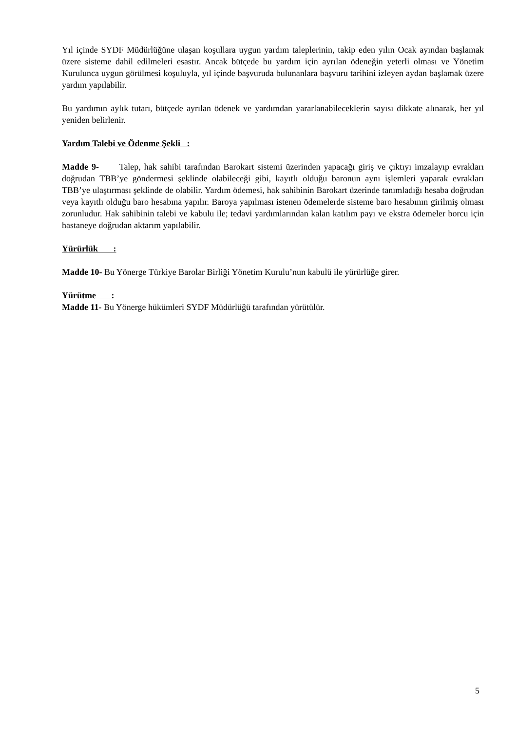Yıl içinde SYDF Müdürlüğüne ulaşan koşullara uygun yardım taleplerinin, takip eden yılın Ocak ayından başlamak üzere sisteme dahil edilmeleri esastır. Ancak bütçede bu yardım için ayrılan ödeneğin yeterli olması ve Yönetim Kurulunca uygun görülmesi koşuluyla, yıl içinde başvuruda bulunanlara başvuru tarihini izleyen aydan başlamak üzere yardım yapılabilir.
Bu yardımın aylık tutarı, bütçede ayrılan ödenek ve yardımdan yararlanabileceklerin sayısı dikkate alınarak, her yıl yeniden belirlenir.
Yardım Talebi ve Ödenme Şekli :
Madde 9- Talep, hak sahibi tarafından Barokart sistemi üzerinden yapacağı giriş ve çıktıyı imzalayıp evrakları doğrudan TBB’ye göndermesi şeklinde olabileceği gibi, kayıtlı olduğu baronun aynı işlemleri yaparak evrakları TBB’ye ulaştırması şeklinde de olabilir. Yardım ödemesi, hak sahibinin Barokart üzerinde tanımladığı hesaba doğrudan veya kayıtlı olduğu baro hesabına yapılır. Baroya yapılması istenen ödemelerde sisteme baro hesabının girilmiş olması zorunludur. Hak sahibinin talebi ve kabulu ile; tedavi yardımlarından kalan katılım payı ve ekstra ödemeler borcu için hastaneye doğrudan aktarım yapılabilir.
Yürürlük :
Madde 10- Bu Yönerge Türkiye Barolar Birliği Yönetim Kurulu’nun kabulü ile yürürlüğe girer.
Yürütme :
Madde 11- Bu Yönerge hükümleri SYDF Müdürlüğü tarafından yürütülür.
5